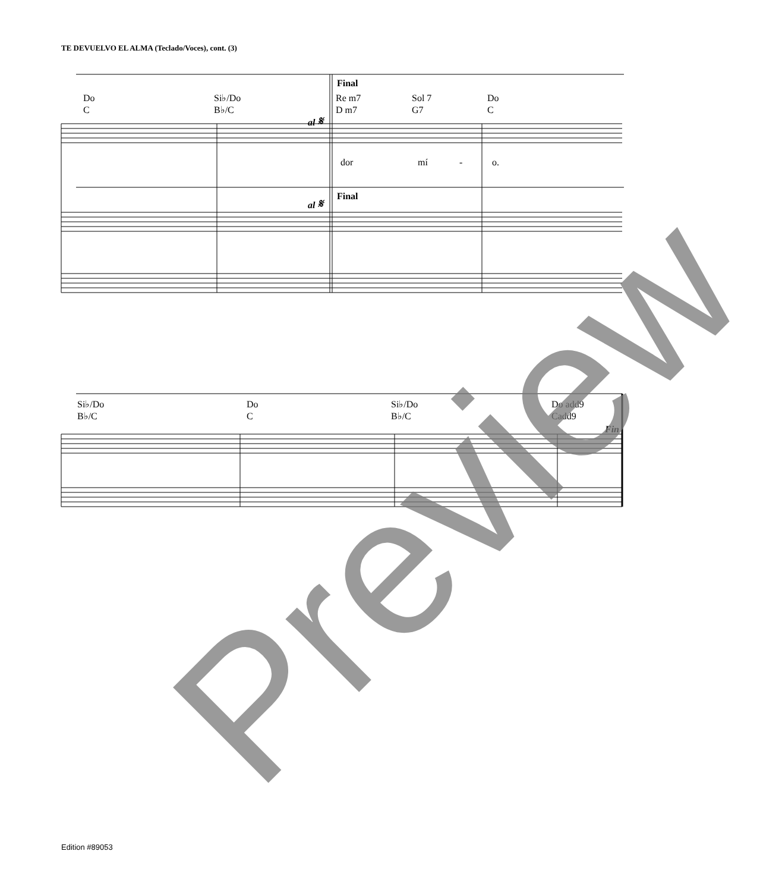TE DEVUELVO EL ALMA (Teclado/Voces), cont. (3)
Do
C
Si♭/Do
B♭/C
Final
Re m7
D m7
Sol 7
G7
Do
C
al 𝄋
dor mí - o.
Final
al 𝄋
Si♭/Do
B♭/C
Do
C
Si♭/Do
B♭/C
Do add9
Cadd9
Fin
Preview
Edition #89053